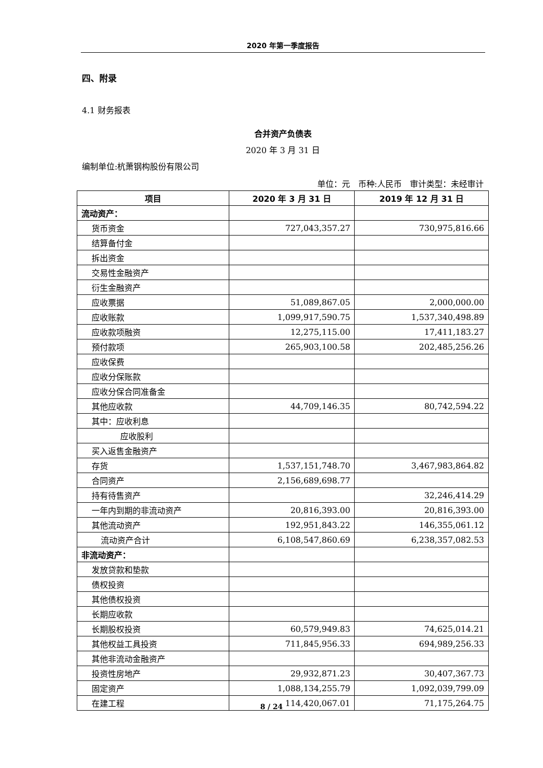2020 年第一季度报告
四、附录
4.1 财务报表
合并资产负债表
2020 年 3 月 31 日
编制单位:杭萧钢构股份有限公司
单位：元　币种:人民币　审计类型：未经审计
| 项目 | 2020 年 3 月 31 日 | 2019 年 12 月 31 日 |
| --- | --- | --- |
| 流动资产： | | |
| 货币资金 | 727,043,357.27 | 730,975,816.66 |
| 结算备付金 | | |
| 拆出资金 | | |
| 交易性金融资产 | | |
| 衍生金融资产 | | |
| 应收票据 | 51,089,867.05 | 2,000,000.00 |
| 应收账款 | 1,099,917,590.75 | 1,537,340,498.89 |
| 应收款项融资 | 12,275,115.00 | 17,411,183.27 |
| 预付款项 | 265,903,100.58 | 202,485,256.26 |
| 应收保费 | | |
| 应收分保账款 | | |
| 应收分保合同准备金 | | |
| 其他应收款 | 44,709,146.35 | 80,742,594.22 |
| 其中：应收利息 | | |
| 应收股利 | | |
| 买入返售金融资产 | | |
| 存货 | 1,537,151,748.70 | 3,467,983,864.82 |
| 合同资产 | 2,156,689,698.77 | |
| 持有待售资产 | | 32,246,414.29 |
| 一年内到期的非流动资产 | 20,816,393.00 | 20,816,393.00 |
| 其他流动资产 | 192,951,843.22 | 146,355,061.12 |
| 流动资产合计 | 6,108,547,860.69 | 6,238,357,082.53 |
| 非流动资产： | | |
| 发放贷款和垫款 | | |
| 债权投资 | | |
| 其他债权投资 | | |
| 长期应收款 | | |
| 长期股权投资 | 60,579,949.83 | 74,625,014.21 |
| 其他权益工具投资 | 711,845,956.33 | 694,989,256.33 |
| 其他非流动金融资产 | | |
| 投资性房地产 | 29,932,871.23 | 30,407,367.73 |
| 固定资产 | 1,088,134,255.79 | 1,092,039,799.09 |
| 在建工程 | 114,420,067.01 | 71,175,264.75 |
8 / 24